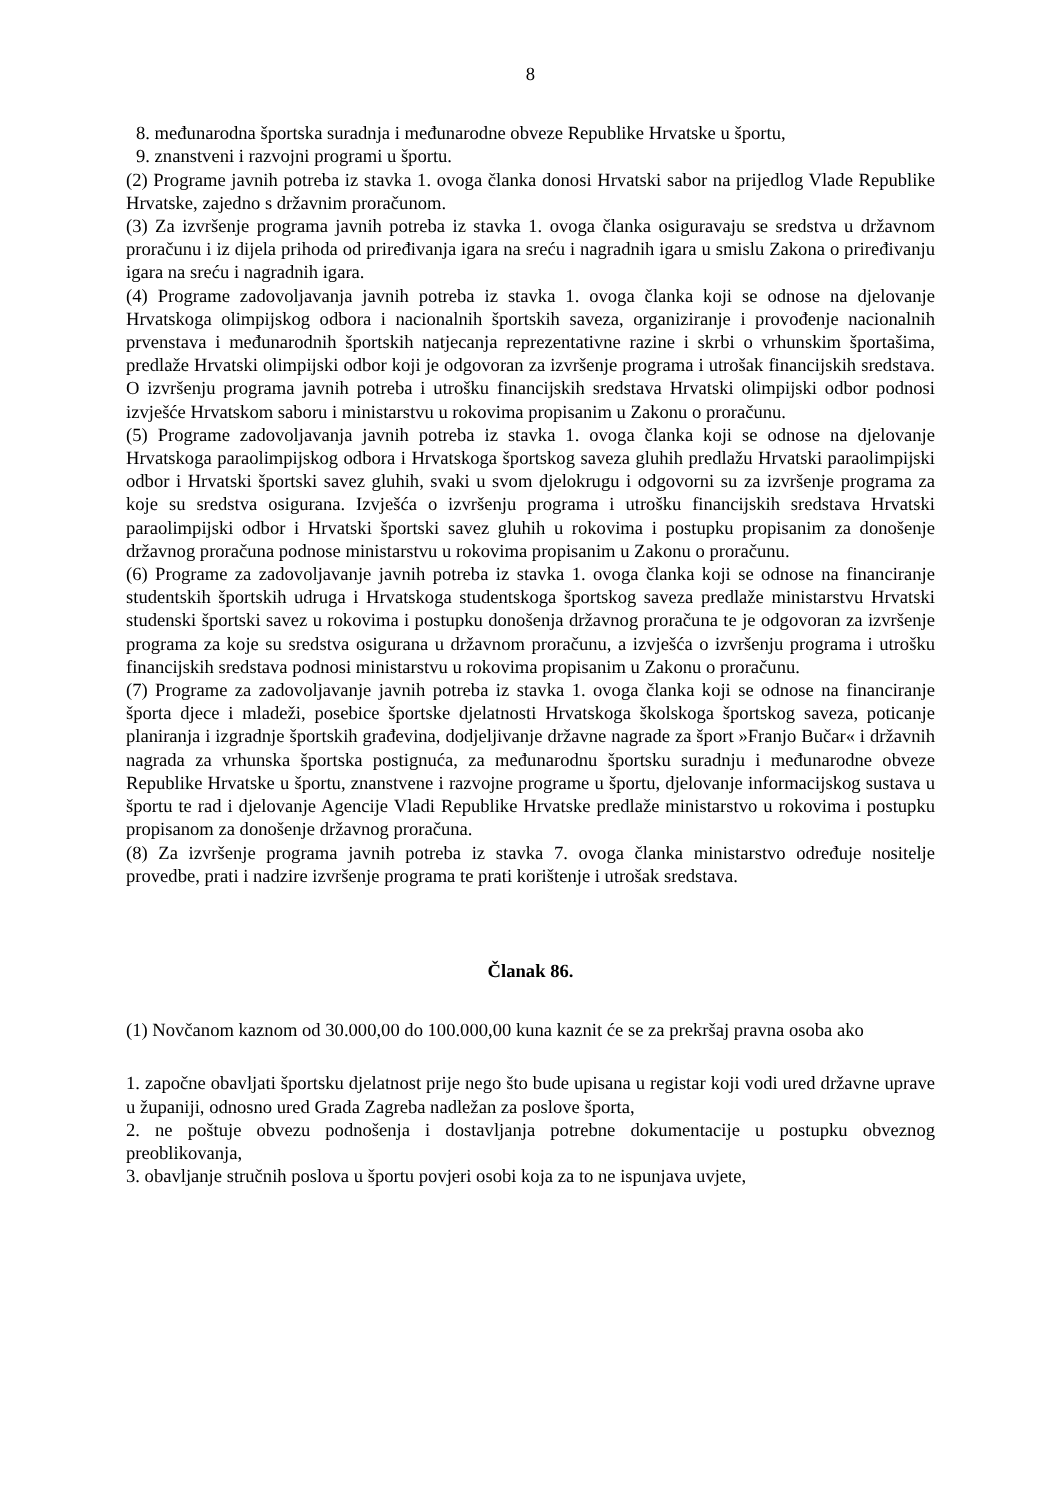8
8. međunarodna športska suradnja i međunarodne obveze Republike Hrvatske u športu,
9. znanstveni i razvojni programi u športu.
(2) Programe javnih potreba iz stavka 1. ovoga članka donosi Hrvatski sabor na prijedlog Vlade Republike Hrvatske, zajedno s državnim proračunom.
(3) Za izvršenje programa javnih potreba iz stavka 1. ovoga članka osiguravaju se sredstva u državnom proračunu i iz dijela prihoda od priređivanja igara na sreću i nagradnih igara u smislu Zakona o priređivanju igara na sreću i nagradnih igara.
(4) Programe zadovoljavanja javnih potreba iz stavka 1. ovoga članka koji se odnose na djelovanje Hrvatskoga olimpijskog odbora i nacionalnih športskih saveza, organiziranje i provođenje nacionalnih prvenstava i međunarodnih športskih natjecanja reprezentativne razine i skrbi o vrhunskim športašima, predlaže Hrvatski olimpijski odbor koji je odgovoran za izvršenje programa i utrošak financijskih sredstava. O izvršenju programa javnih potreba i utrošku financijskih sredstava Hrvatski olimpijski odbor podnosi izvješće Hrvatskom saboru i ministarstvu u rokovima propisanim u Zakonu o proračunu.
(5) Programe zadovoljavanja javnih potreba iz stavka 1. ovoga članka koji se odnose na djelovanje Hrvatskoga paraolimpijskog odbora i Hrvatskoga športskog saveza gluhih predlažu Hrvatski paraolimpijski odbor i Hrvatski športski savez gluhih, svaki u svom djelokrugu i odgovorni su za izvršenje programa za koje su sredstva osigurana. Izvješća o izvršenju programa i utrošku financijskih sredstava Hrvatski paraolimpijski odbor i Hrvatski športski savez gluhih u rokovima i postupku propisanim za donošenje državnog proračuna podnose ministarstvu u rokovima propisanim u Zakonu o proračunu.
(6) Programe za zadovoljavanje javnih potreba iz stavka 1. ovoga članka koji se odnose na financiranje studentskih športskih udruga i Hrvatskoga studentskoga športskog saveza predlaže ministarstvu Hrvatski studenski športski savez u rokovima i postupku donošenja državnog proračuna te je odgovoran za izvršenje programa za koje su sredstva osigurana u državnom proračunu, a izvješća o izvršenju programa i utrošku financijskih sredstava podnosi ministarstvu u rokovima propisanim u Zakonu o proračunu.
(7) Programe za zadovoljavanje javnih potreba iz stavka 1. ovoga članka koji se odnose na financiranje športa djece i mladeži, posebice športske djelatnosti Hrvatskoga školskoga športskog saveza, poticanje planiranja i izgradnje športskih građevina, dodjeljivanje državne nagrade za šport »Franjo Bučar« i državnih nagrada za vrhunska športska postignuća, za međunarodnu športsku suradnju i međunarodne obveze Republike Hrvatske u športu, znanstvene i razvojne programe u športu, djelovanje informacijskog sustava u športu te rad i djelovanje Agencije Vladi Republike Hrvatske predlaže ministarstvo u rokovima i postupku propisanom za donošenje državnog proračuna.
(8) Za izvršenje programa javnih potreba iz stavka 7. ovoga članka ministarstvo određuje nositelje provedbe, prati i nadzire izvršenje programa te prati korištenje i utrošak sredstava.
Članak 86.
(1) Novčanom kaznom od 30.000,00 do 100.000,00 kuna kaznit će se za prekršaj pravna osoba ako
1. započne obavljati športsku djelatnost prije nego što bude upisana u registar koji vodi ured državne uprave u županiji, odnosno ured Grada Zagreba nadležan za poslove športa,
2. ne poštuje obvezu podnošenja i dostavljanja potrebne dokumentacije u postupku obveznog preoblikovanja,
3. obavljanje stručnih poslova u športu povjeri osobi koja za to ne ispunjava uvjete,